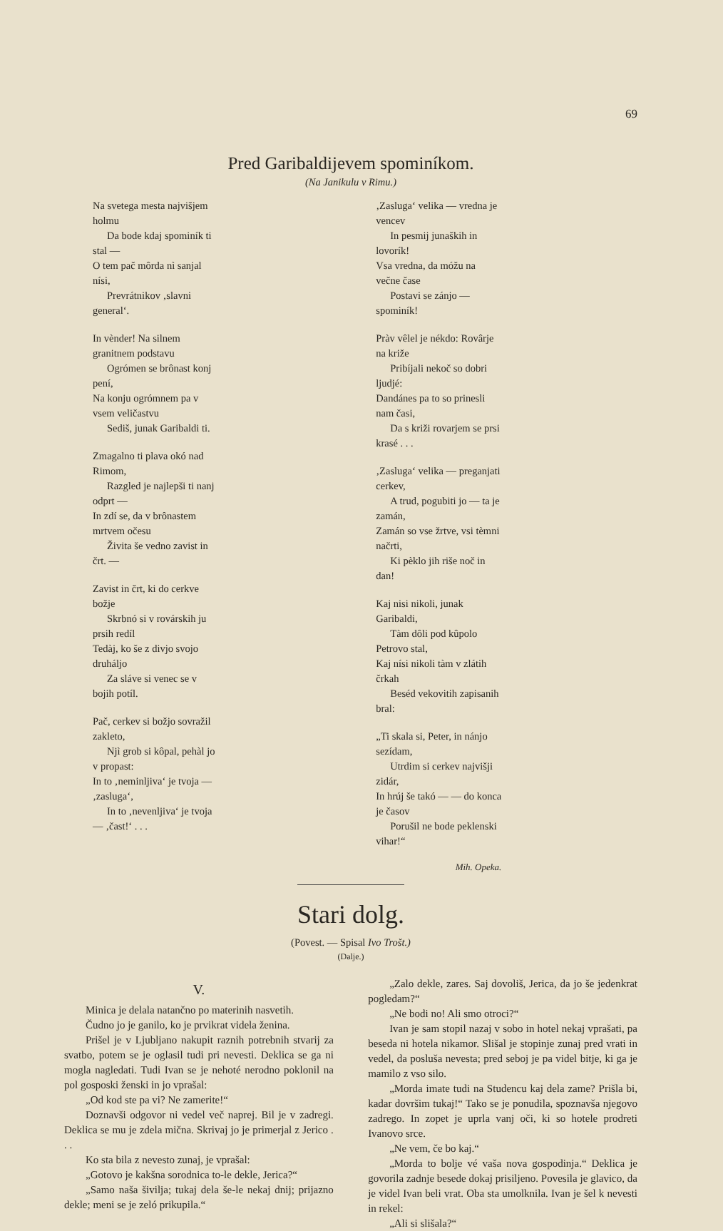69
Pred Garibaldijevem spominíkom.
(Na Janikulu v Rimu.)
Na svetega mesta najvišjem holmu
Da bode kdaj spominík ti stal —
O tem pač môrda nì sanjal nísi,
Prevrátnikov ‚slavni general‘.
In vènder! Na silnem granitnem podstavu
Ogrómen se brônast konj pení,
Na konju ogrómnem pa v vsem veličastvu
Sediš, junak Garibaldi ti.
Zmagalno ti plava okó nad Rimom,
Razgled je najlepši ti nanj odprt —
In zdí se, da v brônastem mrtvem očesu
Živita še vedno zavist in črt. —
Zavist in črt, ki do cerkve božje
Skrbnó si v rovárskih ju prsih redíl
Tedàj, ko še z divjo svojo druháljo
Za sláve si venec se v bojih potíl.
Pač, cerkev si božjo sovražil zakleto,
Njì grob si kôpal, pehàl jo v propast:
In to ‚neminljiva‘ je tvoja — ‚zasluga‘,
In to ‚nevenljiva‘ je tvoja — ‚čast!‘ . . .
‚Zasluga‘ velika — vredna je vencev
In pesmij junaških in lovorík!
Vsa vredna, da móžu na večne čase
Postavi se zánjo — spominík!
Pràv vêlel je nékdo: Rovârje na križe
Pribíjali nekoč so dobri ljudjé:
Dandánes pa to so prinesli nam časi,
Da s križi rovarjem se prsi krasé . . .
‚Zasluga‘ velika — preganjati cerkev,
A trud, pogubiti jo — ta je zamán,
Zamán so vse žrtve, vsi tèmni načrti,
Ki pèklo jih riše noč in dan!
Kaj nisi nikoli, junak Garibaldi,
Tàm dôli pod kûpolo Petrovo stal,
Kaj nísi nikoli tàm v zlátih črkah
Beséd vekovitih zapisanih bral:
„Ti skala si, Peter, in nánjo sezídam,
Utrdim si cerkev najvišji zidár,
In hrúj še takó — — do konca je časov
Porušil ne bode peklenski vihar!“
Mih. Opeka.
Stari dolg.
(Povest. — Spisal Ivo Trošt.)
(Dalje.)
V.
Minica je delala natančno po materinih nasvetih.
Čudno jo je ganilo, ko je prvikrat videla ženina.
Prišel je v Ljubljano nakupit raznih potrebnih stvarij za svatbo, potem se je oglasil tudi pri nevesti. Deklica se ga ni mogla nagledati. Tudi Ivan se je nehoté nerodno poklonil na pol gosposki ženski in jo vprašal:
„Od kod ste pa vi? Ne zamerite!“
Doznavši odgovor ni vedel več naprej. Bil je v zadregi. Deklica se mu je zdela mična. Skrivaj jo je primerjal z Jerico . . .
Ko sta bila z nevesto zunaj, je vprašal:
„Gotovo je kakšna sorodnica to-le dekle, Jerica?“
„Samo naša šivilja; tukaj dela še-le nekaj dnij; prijazno dekle; meni se je zeló prikupila.“
„Zalo dekle, zares. Saj dovoliš, Jerica, da jo še jedenkrat pogledam?“
„Ne bodi no! Ali smo otroci?“
Ivan je sam stopil nazaj v sobo in hotel nekaj vprašati, pa beseda ni hotela nikamor. Slišal je stopinje zunaj pred vrati in vedel, da posluša nevesta; pred seboj je pa videl bitje, ki ga je mamilo z vso silo.
„Morda imate tudi na Studencu kaj dela zame? Prišla bi, kadar dovršim tukaj!“ Tako se je ponudila, spoznavša njegovo zadrego. In zopet je uprla vanj oči, ki so hotele prodreti Ivanovo srce.
„Ne vem, če bo kaj.“
„Morda to bolje vé vaša nova gospodinja.“ Deklica je govorila zadnje besede dokaj prisiljeno. Povesila je glavico, da je videl Ivan beli vrat. Oba sta umolknila. Ivan je šel k nevesti in rekel:
„Ali si slišala?“